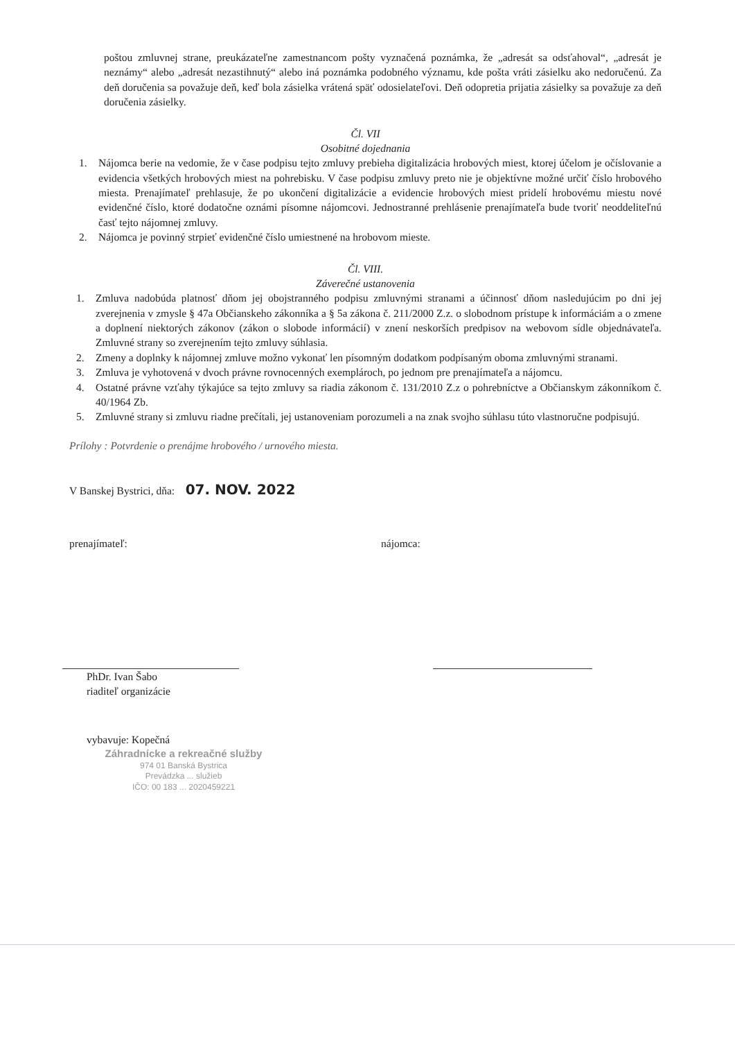poštou zmluvnej strane, preukázateľne zamestnancom pošty vyznačená poznámka, že „adresát sa odsťahoval“, „adresát je neznámy“ alebo „adresát nezastihnutý“ alebo iná poznámka podobného významu, kde pošta vráti zásielku ako nedoručenú. Za deň doručenia sa považuje deň, keď bola zásielka vrátená späť odosielateľovi. Deň odopretia prijatia zásielky sa považuje za deň doručenia zásielky.
Čl. VII
Osobitné dojednania
1. Nájomca berie na vedomie, že v čase podpisu tejto zmluvy prebieha digitalizácia hrobových miest, ktorej účelom je očíslovanie a evidencia všetkých hrobových miest na pohrebisku. V čase podpisu zmluvy preto nie je objektívne možné určiť číslo hrobového miesta. Prenajímateľ prehlasuje, že po ukončení digitalizácie a evidencie hrobových miest pridelí hrobovému miestu nové evidenčné číslo, ktoré dodatočne oznámi písomne nájomcovi. Jednostranné prehlásenie prenajímateľa bude tvoriť neoddeliteľnú časť tejto nájomnej zmluvy.
2. Nájomca je povinný strpieť evidenčné číslo umiestnené na hrobovom mieste.
Čl. VIII.
Záverečné ustanovenia
1. Zmluva nadobúda platnosť dňom jej obojstranného podpisu zmluvnými stranami a účinnosť dňom nasledujúcim po dni jej zverejnenia v zmysle § 47a Občianskeho zákonníka a § 5a zákona č. 211/2000 Z.z. o slobodnom prístupe k informáciám a o zmene a doplnení niektorých zákonov (zákon o slobode informácií) v znení neskorších predpisov na webovom sídle objednávateľa. Zmluvné strany so zverejnením tejto zmluvy súhlasia.
2. Zmeny a doplnky k nájomnej zmluve možno vykonať len písomným dodatkom podpísaným oboma zmluvnými stranami.
3. Zmluva je vyhotovená v dvoch právne rovnocenných exemplároch, po jednom pre prenajímateľa a nájomcu.
4. Ostatné právne vzťahy týkajúce sa tejto zmluvy sa riadia zákonom č. 131/2010 Z.z o pohrebníctve a Občianskym zákonníkom č. 40/1964 Zb.
5. Zmluvné strany si zmluvu riadne prečítali, jej ustanoveniam porozumeli a na znak svojho súhlasu túto vlastnoručne podpisujú.
Prílohy : Potvrdenie o prenájme hrobového / urnového miesta.
V Banskej Bystrici, dňa: 07. NOV. 2022
prenajímateľ: nájomca:
PhDr. Ivan Šabo
riaditeľ organizácie
vybavuje: Kopečná
Záhradnícke a rekreačné služby
974 01 Banská Bystrica
Prevádzka ... služieb
IČO: 00 183 ... 2020459221